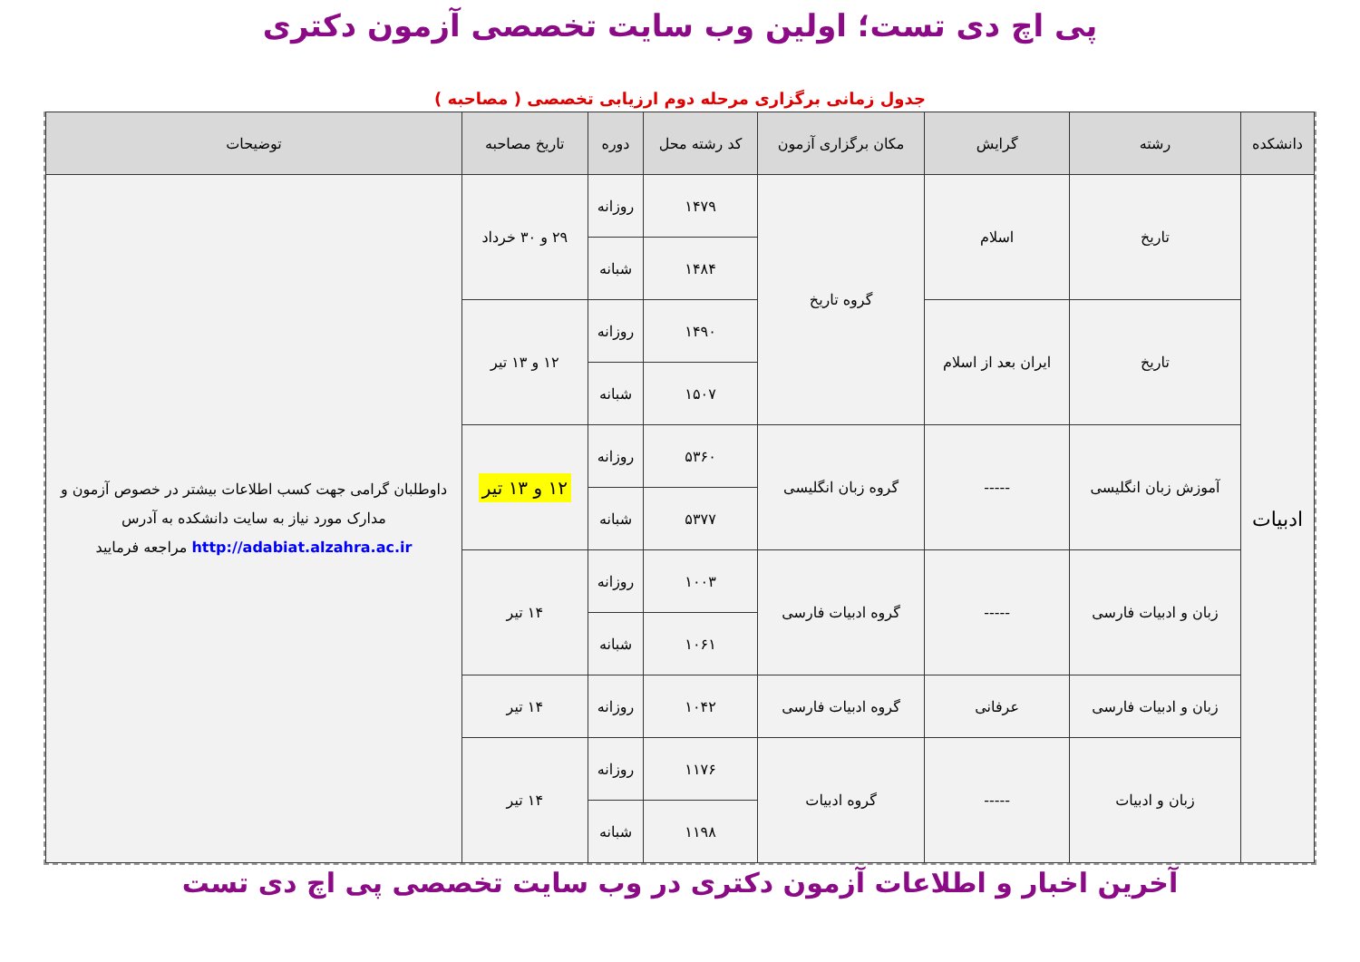پی اچ دی تست؛ اولین وب سایت تخصصی آزمون دکتری
جدول زمانی برگزاری مرحله دوم ارزیابی تخصصی ( مصاحبه )
| دانشکده | رشته | گرایش | مکان برگزاری آزمون | کد رشته محل | دوره | تاریخ مصاحبه | توضیحات |
| --- | --- | --- | --- | --- | --- | --- | --- |
| ادبیات | تاریخ | اسلام | گروه تاریخ | ۱۴۷۹ | روزانه | ۲۹ و ۳۰ خرداد | داوطلبان گرامی جهت کسب اطلاعات بیشتر در خصوص آزمون و مدارک مورد نیاز به سایت دانشکده به آدرس http://adabiat.alzahra.ac.ir مراجعه فرمایید |
| | | | | ۱۴۸۴ | شبانه | | |
| | تاریخ | ایران بعد از اسلام | | ۱۴۹۰ | روزانه | ۱۲ و ۱۳ تیر | |
| | | | | ۱۵۰۷ | شبانه | | |
| | آموزش زبان انگلیسی | ----- | گروه زبان انگلیسی | ۵۳۶۰ | روزانه | ۱۲ و ۱۳ تیر | |
| | | | | ۵۳۷۷ | شبانه | | |
| | زبان و ادبیات فارسی | ----- | گروه ادبیات فارسی | ۱۰۰۳ | روزانه | ۱۴ تیر | |
| | | | | ۱۰۶۱ | شبانه | | |
| | زبان و ادبیات فارسی | عرفانی | گروه ادبیات فارسی | ۱۰۴۲ | روزانه | ۱۴ تیر | |
| | زبان و ادبیات | ----- | گروه ادبیات | ۱۱۷۶ | روزانه | ۱۴ تیر | |
| | | | | ۱۱۹۸ | شبانه | | |
آخرین اخبار و اطلاعات آزمون دکتری در وب سایت تخصصی پی اچ دی تست